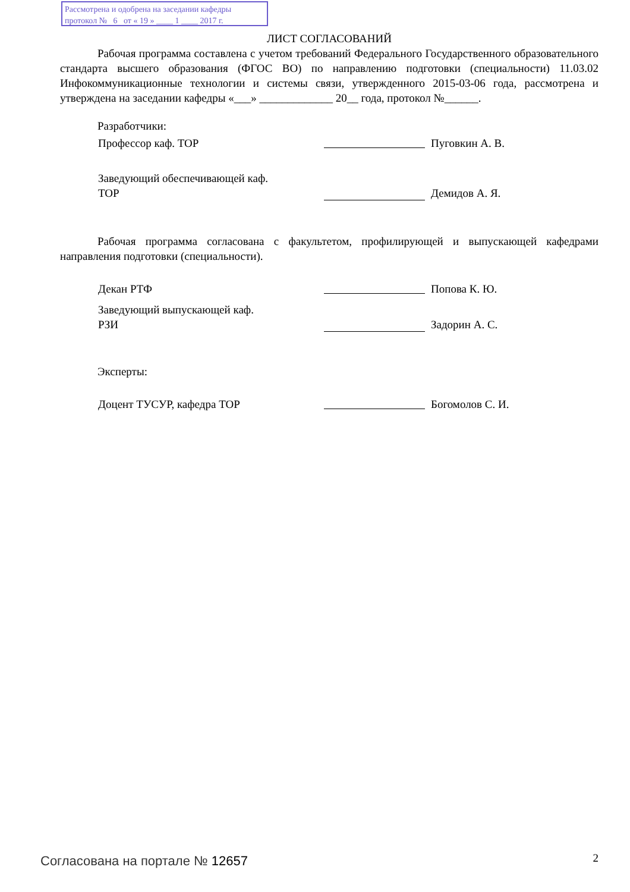Рассмотрена и одобрена на заседании кафедры
протокол № 6 от « 19 » ____ 1 ____ 2017 г.
ЛИСТ СОГЛАСОВАНИЙ
Рабочая программа составлена с учетом требований Федерального Государственного образовательного стандарта высшего образования (ФГОС ВО) по направлению подготовки (специальности) 11.03.02 Инфокоммуникационные технологии и системы связи, утвержденного 2015-03-06 года, рассмотрена и утверждена на заседании кафедры «___» _____________ 20__ года, протокол №______.
Разработчики:
Профессор каф. ТОР Пуговкин А. В.
Заведующий обеспечивающей каф.
ТОР
Демидов А. Я.
Рабочая программа согласована с факультетом, профилирующей и выпускающей кафедрами направления подготовки (специальности).
Декан РТФ Попова К. Ю.
Заведующий выпускающей каф.
РЗИ
Задорин А. С.
Эксперты:
Доцент ТУСУР, кафедра ТОР Богомолов С. И.
Согласована на портале № 12657 2